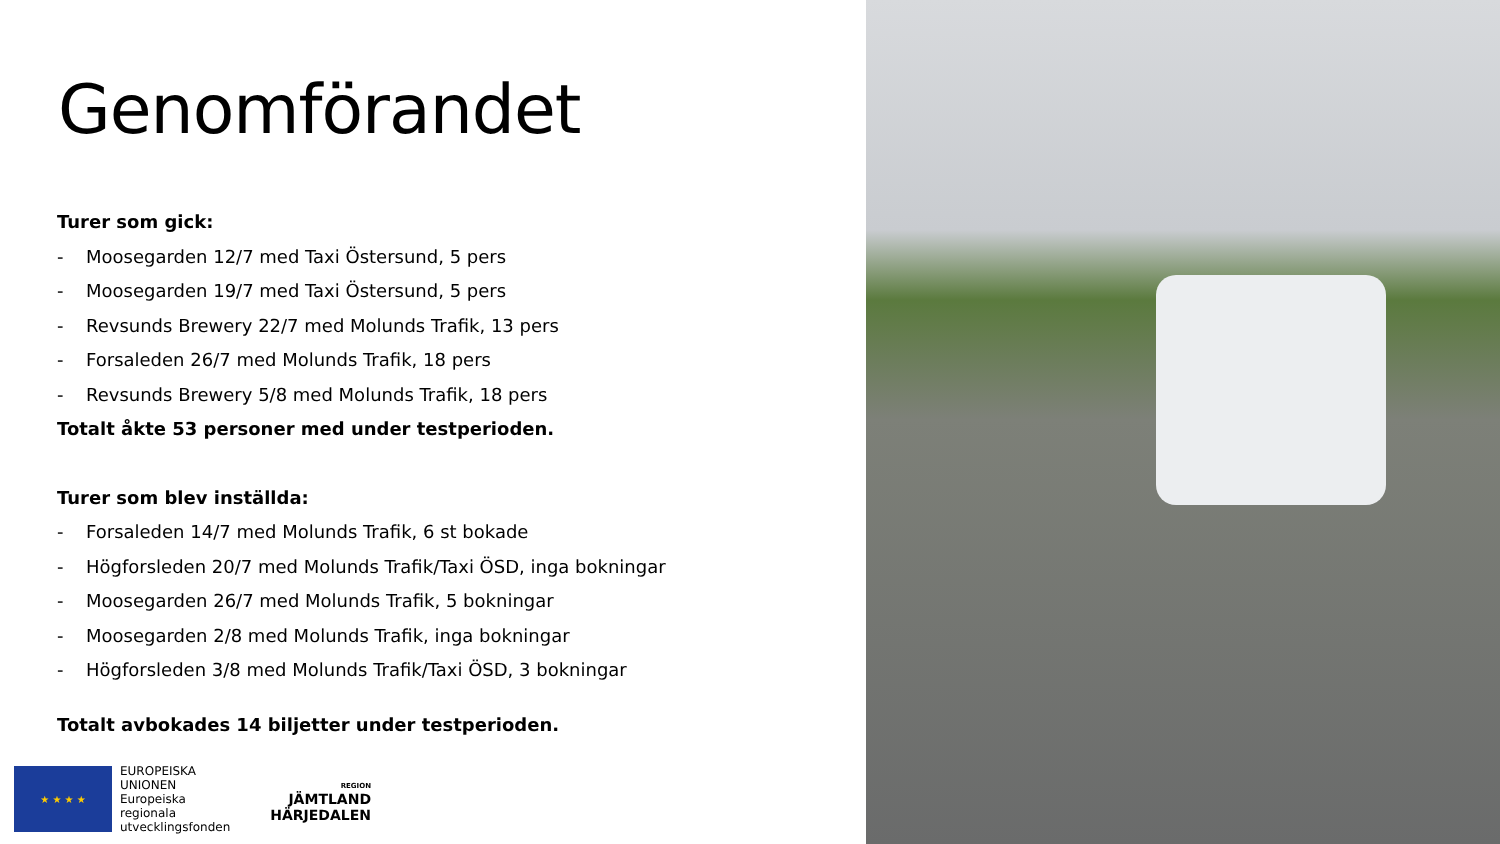Genomförandet
Turer som gick:
- Moosegarden 12/7 med Taxi Östersund, 5 pers
- Moosegarden 19/7 med Taxi Östersund, 5 pers
- Revsunds Brewery 22/7 med Molunds Trafik, 13 pers
- Forsaleden 26/7 med Molunds Trafik, 18 pers
- Revsunds Brewery 5/8 med Molunds Trafik, 18 pers
Totalt åkte 53 personer med under testperioden.
Turer som blev inställda:
- Forsaleden 14/7 med Molunds Trafik, 6 st bokade
- Högforsleden 20/7 med Molunds Trafik/Taxi ÖSD, inga bokningar
- Moosegarden 26/7 med Molunds Trafik, 5 bokningar
- Moosegarden 2/8 med Molunds Trafik, inga bokningar
- Högforsleden 3/8 med Molunds Trafik/Taxi ÖSD, 3 bokningar
Totalt avbokades 14 biljetter under testperioden.
★ ★ ★ ★
EUROPEISKA
UNIONEN
Europeiska
regionala
utvecklingsfonden
REGION
JÄMTLAND
HÄRJEDALEN